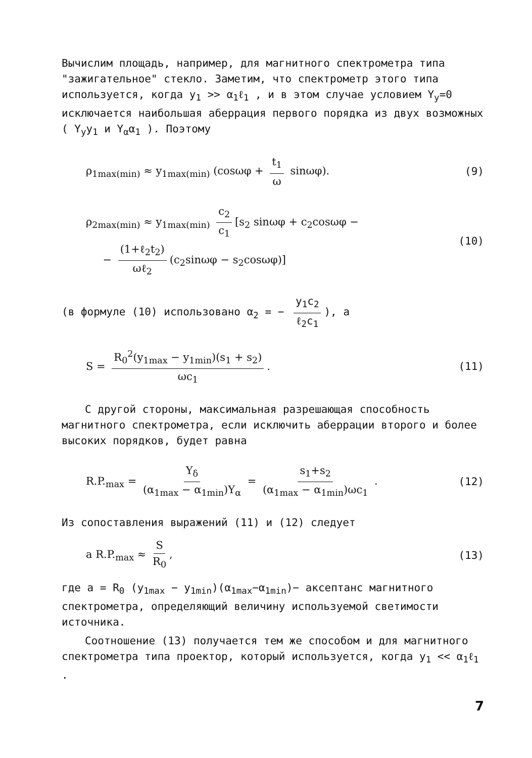Вычислим площадь, например, для магнитного спектрометра типа "зажигательное" стекло. Заметим, что спектрометр этого типа используется, когда y<sub>1</sub> >> α<sub>1</sub>ℓ<sub>1</sub> , и в этом случае условием Y<sub>y</sub>=0 исключается наибольшая аберрация первого порядка из двух возможных ( Y<sub>y</sub>y<sub>1</sub> и Y<sub>α</sub>α<sub>1</sub> ). Поэтому
ρ<sub>1max(min)</sub> ≈ y<sub>1max(min)</sub> (cosωφ + t<sub>1</sub> ω sinωφ). (9)
ρ<sub>2max(min)</sub> ≈ y<sub>1max(min)</sub> c<sub>2</sub> c<sub>1</sub> [s<sub>2</sub> sinωφ + c<sub>2</sub>cosωφ −
− (1+ℓ<sub>2</sub>t<sub>2</sub>) ωℓ<sub>2</sub> (c<sub>2</sub>sinωφ − s<sub>2</sub>cosωφ)] (10)
(в формуле (10) использовано α<sub>2</sub> = − y<sub>1</sub>c<sub>2</sub> ℓ<sub>2</sub>c<sub>1</sub>), а
S = R<sub>0</sub><sup>2</sup>(y<sub>1max</sub> − y<sub>1min</sub>)(s<sub>1</sub> + s<sub>2</sub>) ωc<sub>1</sub>. (11)
С другой стороны, максимальная разрешающая способность магнитного спектрометра, если исключить аберрации второго и более высоких порядков, будет равна
R.P.<sub>max</sub> = Y<sub>δ</sub> (α<sub>1max</sub> − α<sub>1min</sub>)Y<sub>α</sub> = s<sub>1</sub>+s<sub>2</sub> (α<sub>1max</sub> − α<sub>1min</sub>)ωc<sub>1</sub> . (12)
Из сопоставления выражений (11) и (12) следует
a R.P.<sub>max</sub> ≈ S R<sub>0</sub>, (13)
где a = R<sub>0</sub> (y<sub>1max</sub> − y<sub>1min</sub>)(α<sub>1max</sub>−α<sub>1min</sub>)− аксептанс магнитного спектрометра, определяющий величину используемой светимости источника.
Соотношение (13) получается тем же способом и для магнитного спектрометра типа проектор, который используется, когда y<sub>1</sub> << α<sub>1</sub>ℓ<sub>1</sub> .
7